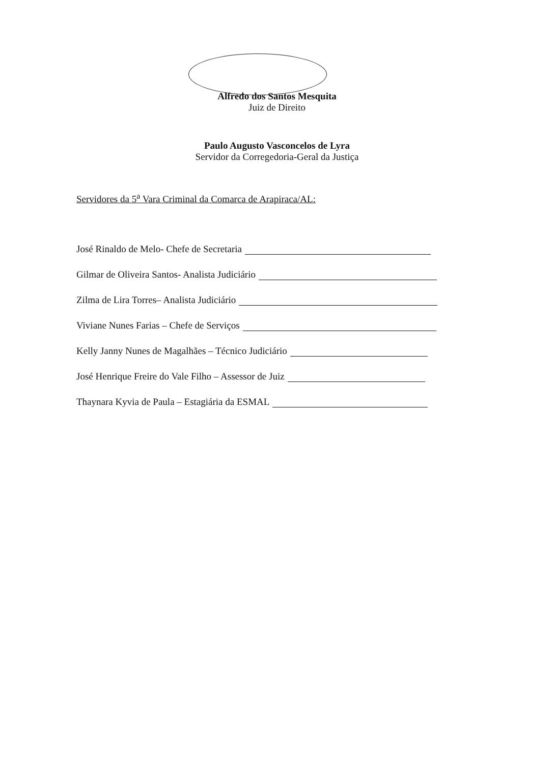Alfredo dos Santos Mesquita
Juiz de Direito
Paulo Augusto Vasconcelos de Lyra
Servidor da Corregedoria-Geral da Justiça
Servidores da 5<sup>a</sup> Vara Criminal da Comarca de Arapiraca/AL:
José Rinaldo de Melo- Chefe de Secretaria
Gilmar de Oliveira Santos- Analista Judiciário
Zilma de Lira Torres– Analista Judiciário
Viviane Nunes Farias – Chefe de Serviços
Kelly Janny Nunes de Magalhães – Técnico Judiciário
José Henrique Freire do Vale Filho – Assessor de Juiz
Thaynara Kyvia de Paula – Estagiária da ESMAL